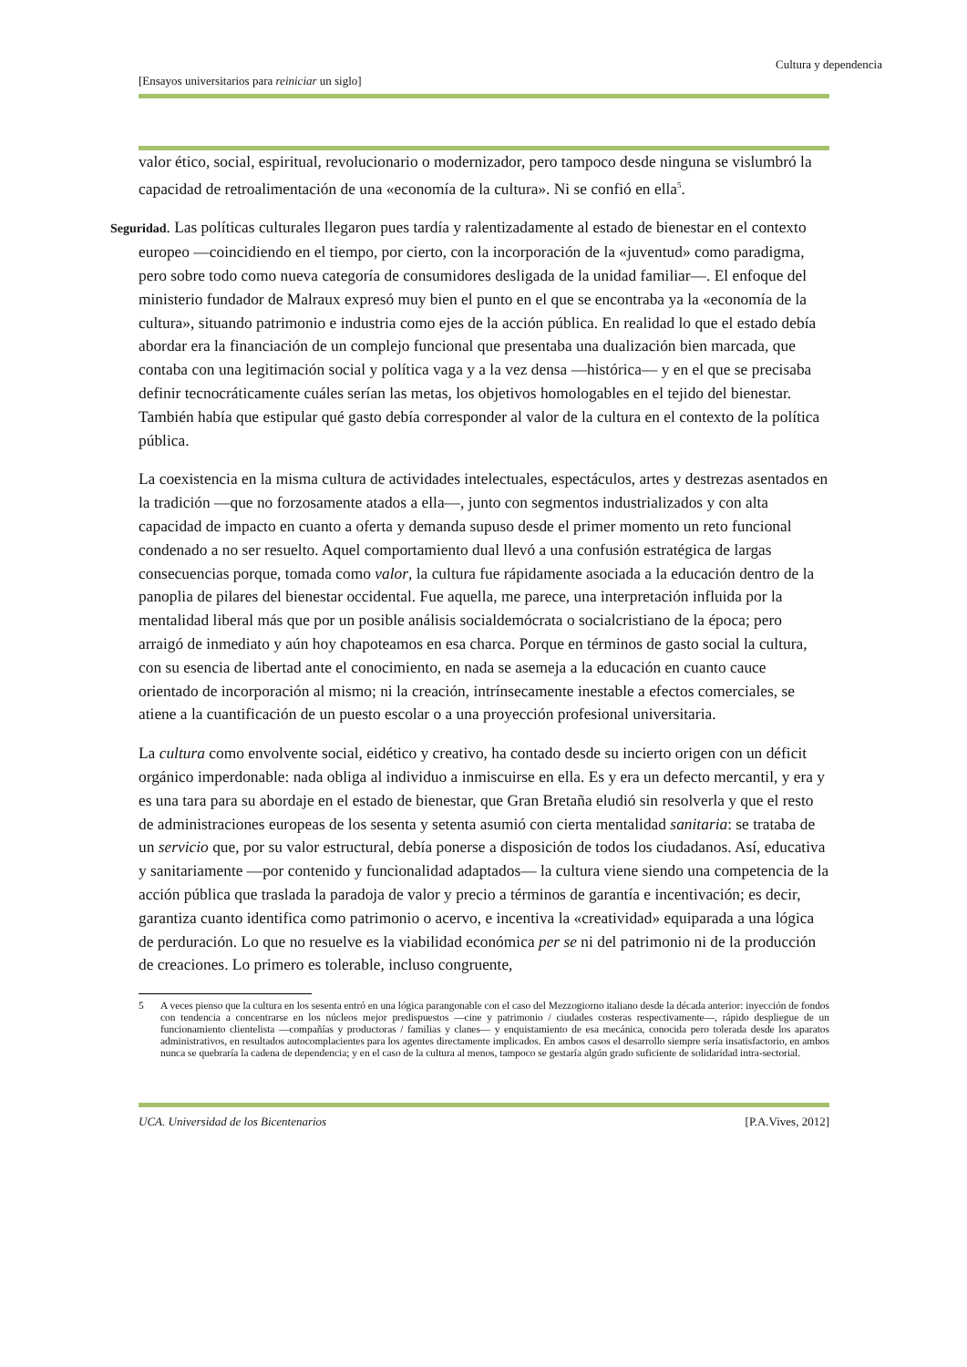Cultura y dependencia
[Ensayos universitarios para reiniciar un siglo]
valor ético, social, espiritual, revolucionario o modernizador, pero tampoco desde ninguna se vislumbró la capacidad de retroalimentación de una «economía de la cultura». Ni se confió en ella<sup>5</sup>.
Seguridad. Las políticas culturales llegaron pues tardía y ralentizadamente al estado de bienestar en el contexto europeo —coincidiendo en el tiempo, por cierto, con la incorporación de la «juventud» como paradigma, pero sobre todo como nueva categoría de consumidores desligada de la unidad familiar—. El enfoque del ministerio fundador de Malraux expresó muy bien el punto en el que se encontraba ya la «economía de la cultura», situando patrimonio e industria como ejes de la acción pública. En realidad lo que el estado debía abordar era la financiación de un complejo funcional que presentaba una dualización bien marcada, que contaba con una legitimación social y política vaga y a la vez densa —histórica— y en el que se precisaba definir tecnocráticamente cuáles serían las metas, los objetivos homologables en el tejido del bienestar. También había que estipular qué gasto debía corresponder al valor de la cultura en el contexto de la política pública.
La coexistencia en la misma cultura de actividades intelectuales, espectáculos, artes y destrezas asentados en la tradición —que no forzosamente atados a ella—, junto con segmentos industrializados y con alta capacidad de impacto en cuanto a oferta y demanda supuso desde el primer momento un reto funcional condenado a no ser resuelto. Aquel comportamiento dual llevó a una confusión estratégica de largas consecuencias porque, tomada como valor, la cultura fue rápidamente asociada a la educación dentro de la panoplia de pilares del bienestar occidental. Fue aquella, me parece, una interpretación influida por la mentalidad liberal más que por un posible análisis socialdemócrata o socialcristiano de la época; pero arraigó de inmediato y aún hoy chapoteamos en esa charca. Porque en términos de gasto social la cultura, con su esencia de libertad ante el conocimiento, en nada se asemeja a la educación en cuanto cauce orientado de incorporación al mismo; ni la creación, intrínsecamente inestable a efectos comerciales, se atiene a la cuantificación de un puesto escolar o a una proyección profesional universitaria.
La cultura como envolvente social, eidético y creativo, ha contado desde su incierto origen con un déficit orgánico imperdonable: nada obliga al individuo a inmiscuirse en ella. Es y era un defecto mercantil, y era y es una tara para su abordaje en el estado de bienestar, que Gran Bretaña eludió sin resolverla y que el resto de administraciones europeas de los sesenta y setenta asumió con cierta mentalidad sanitaria: se trataba de un servicio que, por su valor estructural, debía ponerse a disposición de todos los ciudadanos. Así, educativa y sanitariamente —por contenido y funcionalidad adaptados— la cultura viene siendo una competencia de la acción pública que traslada la paradoja de valor y precio a términos de garantía e incentivación; es decir, garantiza cuanto identifica como patrimonio o acervo, e incentiva la «creatividad» equiparada a una lógica de perduración. Lo que no resuelve es la viabilidad económica per se ni del patrimonio ni de la producción de creaciones. Lo primero es tolerable, incluso congruente,
5 A veces pienso que la cultura en los sesenta entró en una lógica parangonable con el caso del Mezzogiorno italiano desde la década anterior: inyección de fondos con tendencia a concentrarse en los núcleos mejor predispuestos —cine y patrimonio / ciudades costeras respectivamente—, rápido despliegue de un funcionamiento clientelista —compañías y productoras / familias y clanes— y enquistamiento de esa mecánica, conocida pero tolerada desde los aparatos administrativos, en resultados autocomplacientes para los agentes directamente implicados. En ambos casos el desarrollo siempre sería insatisfactorio, en ambos nunca se quebraría la cadena de dependencia; y en el caso de la cultura al menos, tampoco se gestaría algún grado suficiente de solidaridad intra-sectorial.
UCA. Universidad de los Bicentenarios [P.A.Vives, 2012]